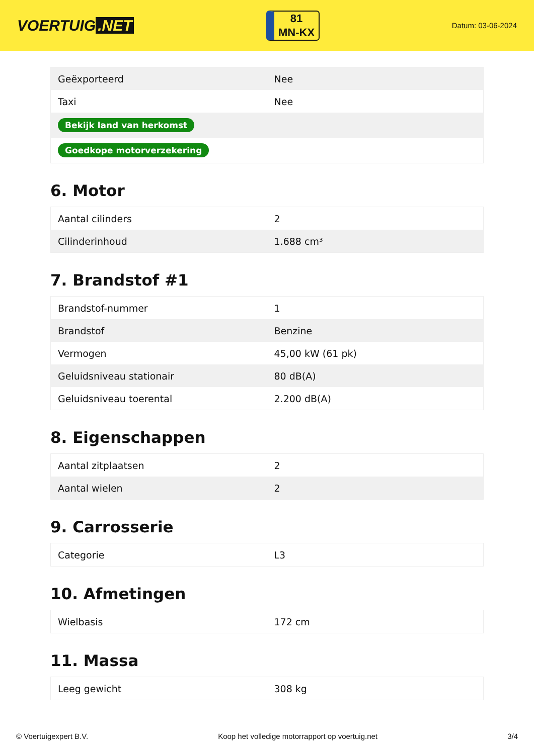VOERTUIG.NET
81
MN-KX
Datum: 03-06-2024
| Geëxporteerd | Nee |
| Taxi | Nee |
| Bekijk land van herkomst | |
| Goedkope motorverzekering | |
6. Motor
| Aantal cilinders | 2 |
| Cilinderinhoud | 1.688 cm³ |
7. Brandstof #1
| Brandstof-nummer | 1 |
| Brandstof | Benzine |
| Vermogen | 45,00 kW (61 pk) |
| Geluidsniveau stationair | 80 dB(A) |
| Geluidsniveau toerental | 2.200 dB(A) |
8. Eigenschappen
| Aantal zitplaatsen | 2 |
| Aantal wielen | 2 |
9. Carrosserie
| Categorie | L3 |
10. Afmetingen
| Wielbasis | 172 cm |
11. Massa
| Leeg gewicht | 308 kg |
© Voertuigexpert B.V. Koop het volledige motorrapport op voertuig.net 3/4